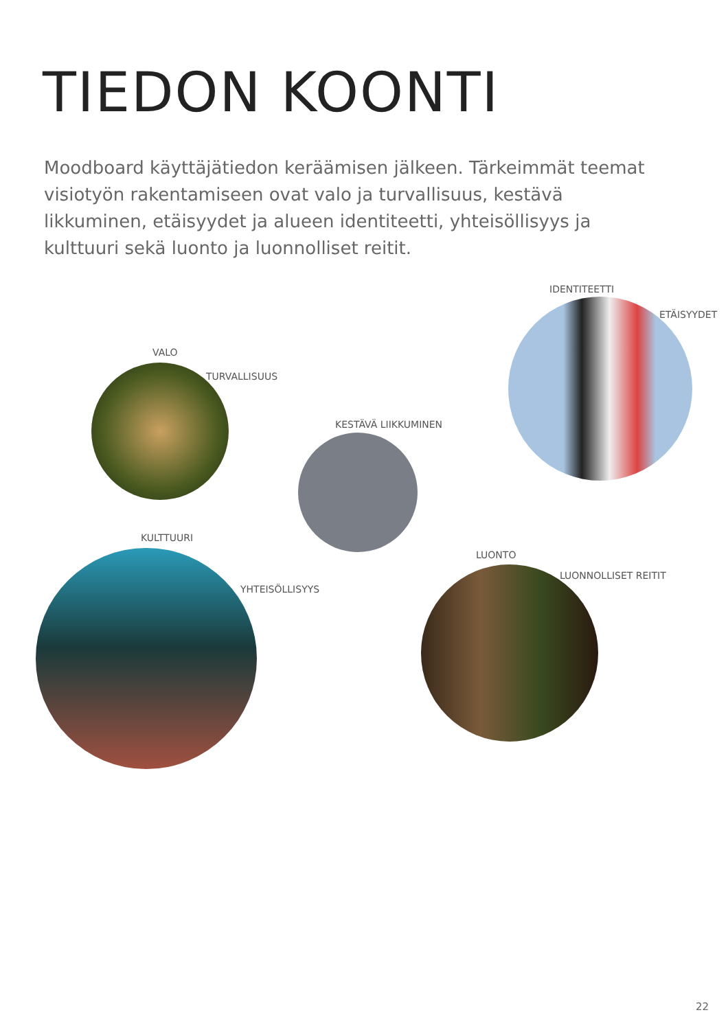TIEDON KOONTI
Moodboard käyttäjätiedon keräämisen jälkeen. Tärkeimmät teemat visiotyön rakentamiseen ovat valo ja turvallisuus, kestävä likkuminen, etäisyydet ja alueen identiteetti, yhteisöllisyys ja kulttuuri sekä luonto ja luonnolliset reitit.
VALO
TURVALLISUUS
IDENTITEETTI
ETÄISYYDET
KESTÄVÄ LIIKKUMINEN
KULTTUURI
YHTEISÖLLISYYS
LUONTO
LUONNOLLISET REITIT
22